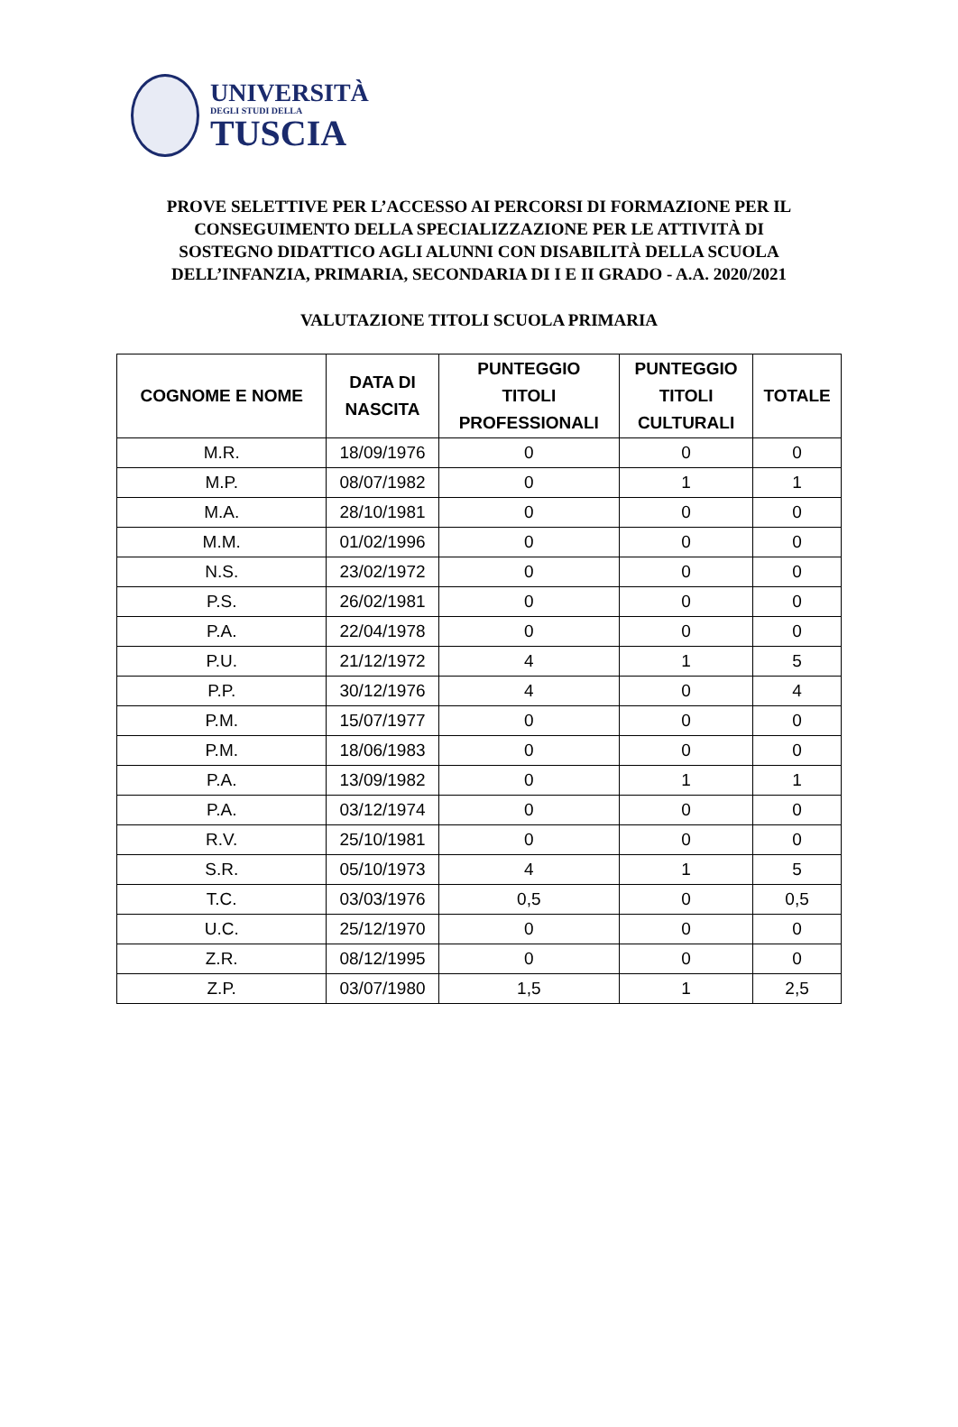UNIVERSITÀ
DEGLI STUDI DELLA
TUSCIA
PROVE SELETTIVE PER L’ACCESSO AI PERCORSI DI FORMAZIONE PER IL
CONSEGUIMENTO DELLA SPECIALIZZAZIONE PER LE ATTIVITÀ DI
SOSTEGNO DIDATTICO AGLI ALUNNI CON DISABILITÀ DELLA SCUOLA
DELL’INFANZIA, PRIMARIA, SECONDARIA DI I E II GRADO - A.A. 2020/2021
VALUTAZIONE TITOLI SCUOLA PRIMARIA
| COGNOME E NOME | DATA DI NASCITA | PUNTEGGIO TITOLI PROFESSIONALI | PUNTEGGIO TITOLI CULTURALI | TOTALE |
| --- | --- | --- | --- | --- |
| M.R. | 18/09/1976 | 0 | 0 | 0 |
| M.P. | 08/07/1982 | 0 | 1 | 1 |
| M.A. | 28/10/1981 | 0 | 0 | 0 |
| M.M. | 01/02/1996 | 0 | 0 | 0 |
| N.S. | 23/02/1972 | 0 | 0 | 0 |
| P.S. | 26/02/1981 | 0 | 0 | 0 |
| P.A. | 22/04/1978 | 0 | 0 | 0 |
| P.U. | 21/12/1972 | 4 | 1 | 5 |
| P.P. | 30/12/1976 | 4 | 0 | 4 |
| P.M. | 15/07/1977 | 0 | 0 | 0 |
| P.M. | 18/06/1983 | 0 | 0 | 0 |
| P.A. | 13/09/1982 | 0 | 1 | 1 |
| P.A. | 03/12/1974 | 0 | 0 | 0 |
| R.V. | 25/10/1981 | 0 | 0 | 0 |
| S.R. | 05/10/1973 | 4 | 1 | 5 |
| T.C. | 03/03/1976 | 0,5 | 0 | 0,5 |
| U.C. | 25/12/1970 | 0 | 0 | 0 |
| Z.R. | 08/12/1995 | 0 | 0 | 0 |
| Z.P. | 03/07/1980 | 1,5 | 1 | 2,5 |